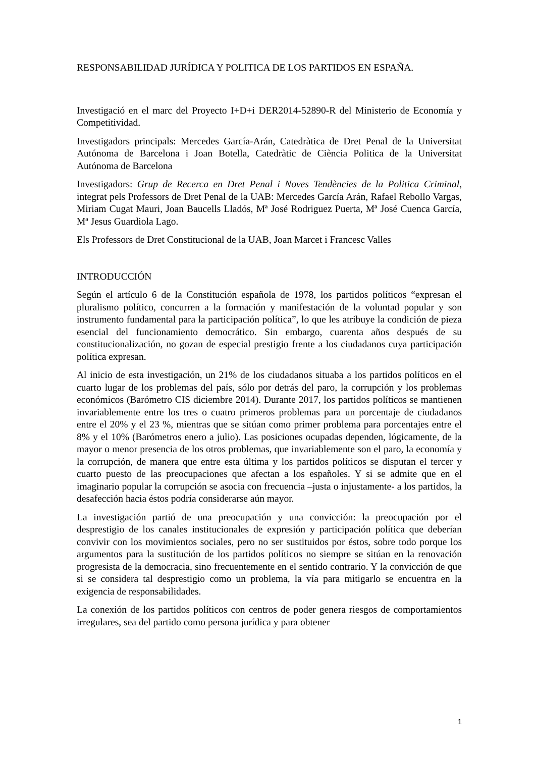RESPONSABILIDAD JURÍDICA Y POLITICA DE LOS PARTIDOS EN ESPAÑA.
Investigació en el marc del Proyecto I+D+i DER2014-52890-R del Ministerio de Economía y Competitividad.
Investigadors principals: Mercedes García-Arán, Catedràtica de Dret Penal de la Universitat Autónoma de Barcelona i Joan Botella, Catedràtic de Ciència Politica de la Universitat Autónoma de Barcelona
Investigadors: Grup de Recerca en Dret Penal i Noves Tendències de la Politica Criminal, integrat pels Professors de Dret Penal de la UAB: Mercedes García Arán, Rafael Rebollo Vargas, Miriam Cugat Mauri, Joan Baucells Lladós, Mª José Rodriguez Puerta, Mª José Cuenca García, Mª Jesus Guardiola Lago.
Els Professors de Dret Constitucional de la UAB, Joan Marcet i Francesc Valles
INTRODUCCIÓN
Según el artículo 6 de la Constitución española de 1978, los partidos políticos “expresan el pluralismo político, concurren a la formación y manifestación de la voluntad popular y son instrumento fundamental para la participación política”, lo que les atribuye la condición de pieza esencial del funcionamiento democrático. Sin embargo, cuarenta años después de su constitucionalización, no gozan de especial prestigio frente a los ciudadanos cuya participación política expresan.
Al inicio de esta investigación, un 21% de los ciudadanos situaba a los partidos políticos en el cuarto lugar de los problemas del país, sólo por detrás del paro, la corrupción y los problemas económicos (Barómetro CIS diciembre 2014). Durante 2017, los partidos políticos se mantienen invariablemente entre los tres o cuatro primeros problemas para un porcentaje de ciudadanos entre el 20% y el 23 %, mientras que se sitúan como primer problema para porcentajes entre el 8% y el 10% (Barómetros enero a julio). Las posiciones ocupadas dependen, lógicamente, de la mayor o menor presencia de los otros problemas, que invariablemente son el paro, la economía y la corrupción, de manera que entre esta última y los partidos políticos se disputan el tercer y cuarto puesto de las preocupaciones que afectan a los españoles. Y si se admite que en el imaginario popular la corrupción se asocia con frecuencia –justa o injustamente- a los partidos, la desafección hacia éstos podría considerarse aún mayor.
La investigación partió de una preocupación y una convicción: la preocupación por el desprestigio de los canales institucionales de expresión y participación política que deberían convivir con los movimientos sociales, pero no ser sustituidos por éstos, sobre todo porque los argumentos para la sustitución de los partidos políticos no siempre se sitúan en la renovación progresista de la democracia, sino frecuentemente en el sentido contrario. Y la convicción de que si se considera tal desprestigio como un problema, la vía para mitigarlo se encuentra en la exigencia de responsabilidades.
La conexión de los partidos políticos con centros de poder genera riesgos de comportamientos irregulares, sea del partido como persona jurídica y para obtener
1